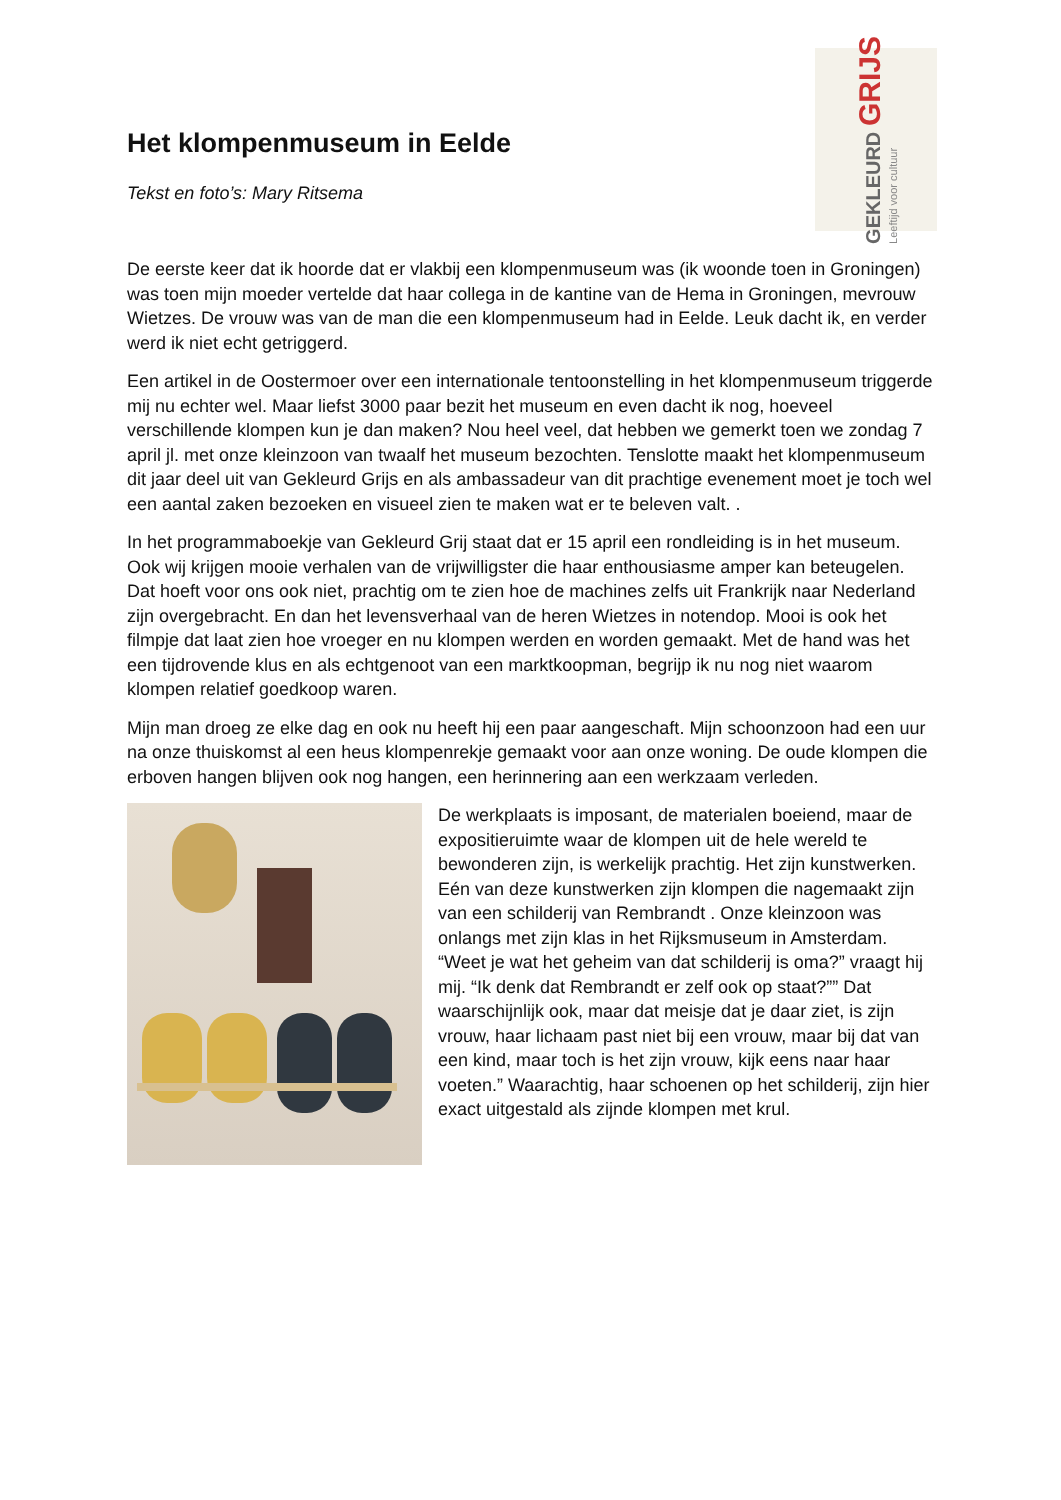Het klompenmuseum in Eelde
Tekst en foto’s: Mary Ritsema
GEKLEURD GRIJS
Leeftijd voor cultuur
De eerste keer dat ik hoorde dat er vlakbij een klompenmuseum was (ik woonde toen in Groningen) was toen mijn moeder vertelde dat haar collega in de kantine van de Hema in Groningen, mevrouw Wietzes. De vrouw was van de man die een klompenmuseum had in Eelde. Leuk dacht ik, en verder werd ik niet echt getriggerd.
Een artikel in de Oostermoer over een internationale tentoonstelling in het klompenmuseum triggerde mij nu echter wel. Maar liefst 3000 paar bezit het museum en even dacht ik nog, hoeveel verschillende klompen kun je dan maken? Nou heel veel, dat hebben we gemerkt toen we zondag 7 april jl. met onze kleinzoon van twaalf het museum bezochten. Tenslotte maakt het klompenmuseum dit jaar deel uit van Gekleurd Grijs en als ambassadeur van dit prachtige evenement moet je toch wel een aantal zaken bezoeken en visueel zien te maken wat er te beleven valt. .
In het programmaboekje van Gekleurd Grij staat dat er 15 april een rondleiding is in het museum. Ook wij krijgen mooie verhalen van de vrijwilligster die haar enthousiasme amper kan beteugelen. Dat hoeft voor ons ook niet, prachtig om te zien hoe de machines zelfs uit Frankrijk naar Nederland zijn overgebracht. En dan het levensverhaal van de heren Wietzes in notendop. Mooi is ook het filmpje dat laat zien hoe vroeger en nu klompen werden en worden gemaakt. Met de hand was het een tijdrovende klus en als echtgenoot van een marktkoopman, begrijp ik nu nog niet waarom klompen relatief goedkoop waren.
Mijn man droeg ze elke dag en ook nu heeft hij een paar aangeschaft. Mijn schoonzoon had een uur na onze thuiskomst al een heus klompenrekje gemaakt voor aan onze woning. De oude klompen die erboven hangen blijven ook nog hangen, een herinnering aan een werkzaam verleden.
De werkplaats is imposant, de materialen boeiend, maar de expositieruimte waar de klompen uit de hele wereld te bewonderen zijn, is werkelijk prachtig. Het zijn kunstwerken. Eén van deze kunstwerken zijn klompen die nagemaakt zijn van een schilderij van Rembrandt . Onze kleinzoon was onlangs met zijn klas in het Rijksmuseum in Amsterdam. “Weet je wat het geheim van dat schilderij is oma?” vraagt hij mij. “Ik denk dat Rembrandt er zelf ook op staat?”” Dat waarschijnlijk ook, maar dat meisje dat je daar ziet, is zijn vrouw, haar lichaam past niet bij een vrouw, maar bij dat van een kind, maar toch is het zijn vrouw, kijk eens naar haar voeten.” Waarachtig, haar schoenen op het schilderij, zijn hier exact uitgestald als zijnde klompen met krul.